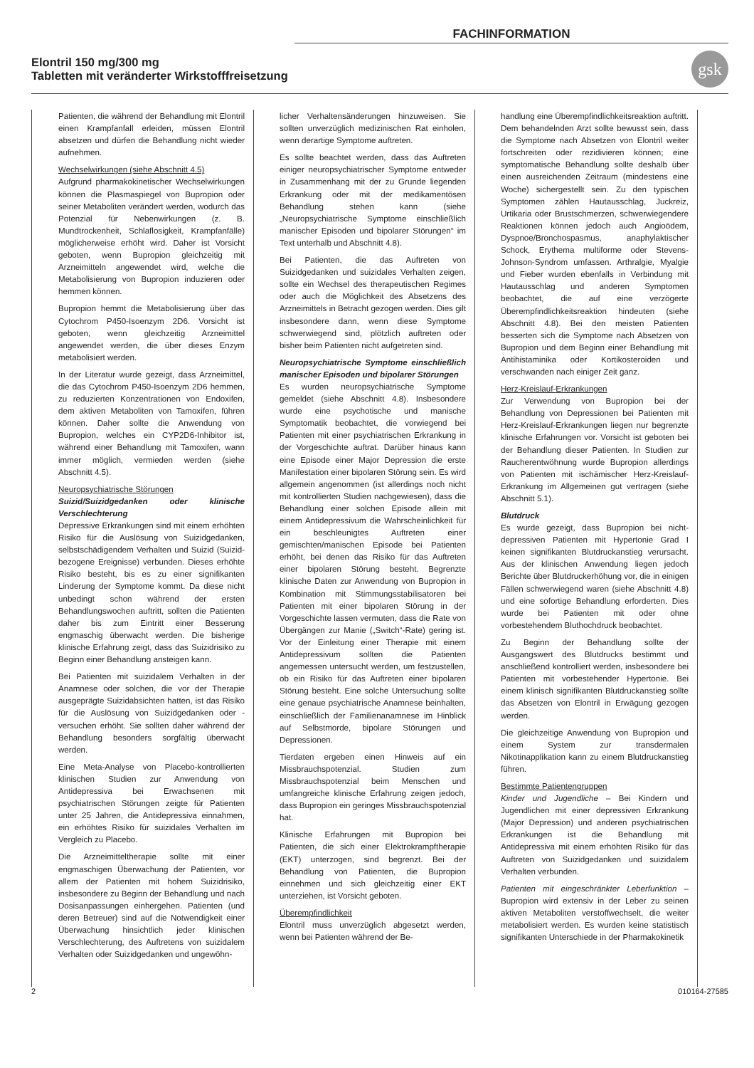FACHINFORMATION
Elontril 150 mg/300 mg
Tabletten mit veränderter Wirkstofffreisetzung
gsk
Patienten, die während der Behandlung mit Elontril einen Krampfanfall erleiden, müssen Elontril absetzen und dürfen die Behandlung nicht wieder aufnehmen.
Wechselwirkungen (siehe Abschnitt 4.5)
Aufgrund pharmakokinetischer Wechselwirkungen können die Plasmaspiegel von Bupropion oder seiner Metaboliten verändert werden, wodurch das Potenzial für Nebenwirkungen (z. B. Mundtrockenheit, Schlaflosigkeit, Krampfanfälle) möglicherweise erhöht wird. Daher ist Vorsicht geboten, wenn Bupropion gleichzeitig mit Arzneimitteln angewendet wird, welche die Metabolisierung von Bupropion induzieren oder hemmen können.
Bupropion hemmt die Metabolisierung über das Cytochrom P450-Isoenzym 2D6. Vorsicht ist geboten, wenn gleichzeitig Arzneimittel angewendet werden, die über dieses Enzym metabolisiert werden.
In der Literatur wurde gezeigt, dass Arzneimittel, die das Cytochrom P450-Isoenzym 2D6 hemmen, zu reduzierten Konzentrationen von Endoxifen, dem aktiven Metaboliten von Tamoxifen, führen können. Daher sollte die Anwendung von Bupropion, welches ein CYP2D6-Inhibitor ist, während einer Behandlung mit Tamoxifen, wann immer möglich, vermieden werden (siehe Abschnitt 4.5).
Neuropsychiatrische Störungen
Suizid/Suizidgedanken oder klinische Verschlechterung
Depressive Erkrankungen sind mit einem erhöhten Risiko für die Auslösung von Suizidgedanken, selbstschädigendem Verhalten und Suizid (Suizid-bezogene Ereignisse) verbunden. Dieses erhöhte Risiko besteht, bis es zu einer signifikanten Linderung der Symptome kommt. Da diese nicht unbedingt schon während der ersten Behandlungswochen auftritt, sollten die Patienten daher bis zum Eintritt einer Besserung engmaschig überwacht werden. Die bisherige klinische Erfahrung zeigt, dass das Suizidrisiko zu Beginn einer Behandlung ansteigen kann.
Bei Patienten mit suizidalem Verhalten in der Anamnese oder solchen, die vor der Therapie ausgeprägte Suizidabsichten hatten, ist das Risiko für die Auslösung von Suizidgedanken oder -versuchen erhöht. Sie sollten daher während der Behandlung besonders sorgfältig überwacht werden.
Eine Meta-Analyse von Placebo-kontrollierten klinischen Studien zur Anwendung von Antidepressiva bei Erwachsenen mit psychiatrischen Störungen zeigte für Patienten unter 25 Jahren, die Antidepressiva einnahmen, ein erhöhtes Risiko für suizidales Verhalten im Vergleich zu Placebo.
Die Arzneimitteltherapie sollte mit einer engmaschigen Überwachung der Patienten, vor allem der Patienten mit hohem Suizidrisiko, insbesondere zu Beginn der Behandlung und nach Dosisanpassungen einhergehen. Patienten (und deren Betreuer) sind auf die Notwendigkeit einer Überwachung hinsichtlich jeder klinischen Verschlechterung, des Auftretens von suizidalem Verhalten oder Suizidgedanken und ungewöhn-
licher Verhaltensänderungen hinzuweisen. Sie sollten unverzüglich medizinischen Rat einholen, wenn derartige Symptome auftreten.
Es sollte beachtet werden, dass das Auftreten einiger neuropsychiatrischer Symptome entweder in Zusammenhang mit der zu Grunde liegenden Erkrankung oder mit der medikamentösen Behandlung stehen kann (siehe „Neuropsychiatrische Symptome einschließlich manischer Episoden und bipolarer Störungen“ im Text unterhalb und Abschnitt 4.8).
Bei Patienten, die das Auftreten von Suizidgedanken und suizidales Verhalten zeigen, sollte ein Wechsel des therapeutischen Regimes oder auch die Möglichkeit des Absetzens des Arzneimittels in Betracht gezogen werden. Dies gilt insbesondere dann, wenn diese Symptome schwerwiegend sind, plötzlich auftreten oder bisher beim Patienten nicht aufgetreten sind.
Neuropsychiatrische Symptome einschließlich manischer Episoden und bipolarer Störungen
Es wurden neuropsychiatrische Symptome gemeldet (siehe Abschnitt 4.8). Insbesondere wurde eine psychotische und manische Symptomatik beobachtet, die vorwiegend bei Patienten mit einer psychiatrischen Erkrankung in der Vorgeschichte auftrat. Darüber hinaus kann eine Episode einer Major Depression die erste Manifestation einer bipolaren Störung sein. Es wird allgemein angenommen (ist allerdings noch nicht mit kontrollierten Studien nachgewiesen), dass die Behandlung einer solchen Episode allein mit einem Antidepressivum die Wahrscheinlichkeit für ein beschleunigtes Auftreten einer gemischten/manischen Episode bei Patienten erhöht, bei denen das Risiko für das Auftreten einer bipolaren Störung besteht. Begrenzte klinische Daten zur Anwendung von Bupropion in Kombination mit Stimmungsstabilisatoren bei Patienten mit einer bipolaren Störung in der Vorgeschichte lassen vermuten, dass die Rate von Übergängen zur Manie („Switch“-Rate) gering ist. Vor der Einleitung einer Therapie mit einem Antidepressivum sollten die Patienten angemessen untersucht werden, um festzustellen, ob ein Risiko für das Auftreten einer bipolaren Störung besteht. Eine solche Untersuchung sollte eine genaue psychiatrische Anamnese beinhalten, einschließlich der Familienanamnese im Hinblick auf Selbstmorde, bipolare Störungen und Depressionen.
Tierdaten ergeben einen Hinweis auf ein Missbrauchspotenzial. Studien zum Missbrauchspotenzial beim Menschen und umfangreiche klinische Erfahrung zeigen jedoch, dass Bupropion ein geringes Missbrauchspotenzial hat.
Klinische Erfahrungen mit Bupropion bei Patienten, die sich einer Elektrokrampftherapie (EKT) unterzogen, sind begrenzt. Bei der Behandlung von Patienten, die Bupropion einnehmen und sich gleichzeitig einer EKT unterziehen, ist Vorsicht geboten.
Überempfindlichkeit
Elontril muss unverzüglich abgesetzt werden, wenn bei Patienten während der Be-
handlung eine Überempfindlichkeitsreaktion auftritt. Dem behandelnden Arzt sollte bewusst sein, dass die Symptome nach Absetzen von Elontril weiter fortschreiten oder rezidivieren können; eine symptomatische Behandlung sollte deshalb über einen ausreichenden Zeitraum (mindestens eine Woche) sichergestellt sein. Zu den typischen Symptomen zählen Hautausschlag, Juckreiz, Urtikaria oder Brustschmerzen, schwerwiegendere Reaktionen können jedoch auch Angioödem, Dyspnoe/Bronchospasmus, anaphylaktischer Schock, Erythema multiforme oder Stevens-Johnson-Syndrom umfassen. Arthralgie, Myalgie und Fieber wurden ebenfalls in Verbindung mit Hautausschlag und anderen Symptomen beobachtet, die auf eine verzögerte Überempfindlichkeitsreaktion hindeuten (siehe Abschnitt 4.8). Bei den meisten Patienten besserten sich die Symptome nach Absetzen von Bupropion und dem Beginn einer Behandlung mit Antihistaminika oder Kortikosteroiden und verschwanden nach einiger Zeit ganz.
Herz-Kreislauf-Erkrankungen
Zur Verwendung von Bupropion bei der Behandlung von Depressionen bei Patienten mit Herz-Kreislauf-Erkrankungen liegen nur begrenzte klinische Erfahrungen vor. Vorsicht ist geboten bei der Behandlung dieser Patienten. In Studien zur Raucherentwöhnung wurde Bupropion allerdings von Patienten mit ischämischer Herz-Kreislauf-Erkrankung im Allgemeinen gut vertragen (siehe Abschnitt 5.1).
Blutdruck
Es wurde gezeigt, dass Bupropion bei nicht-depressiven Patienten mit Hypertonie Grad I keinen signifikanten Blutdruckanstieg verursacht. Aus der klinischen Anwendung liegen jedoch Berichte über Blutdruckerhöhung vor, die in einigen Fällen schwerwiegend waren (siehe Abschnitt 4.8) und eine sofortige Behandlung erforderten. Dies wurde bei Patienten mit oder ohne vorbestehendem Bluthochdruck beobachtet.
Zu Beginn der Behandlung sollte der Ausgangswert des Blutdrucks bestimmt und anschließend kontrolliert werden, insbesondere bei Patienten mit vorbestehender Hypertonie. Bei einem klinisch signifikanten Blutdruckanstieg sollte das Absetzen von Elontril in Erwägung gezogen werden.
Die gleichzeitige Anwendung von Bupropion und einem System zur transdermalen Nikotinapplikation kann zu einem Blutdruckanstieg führen.
Bestimmte Patientengruppen
Kinder und Jugendliche – Bei Kindern und Jugendlichen mit einer depressiven Erkrankung (Major Depression) und anderen psychiatrischen Erkrankungen ist die Behandlung mit Antidepressiva mit einem erhöhten Risiko für das Auftreten von Suizidgedanken und suizidalem Verhalten verbunden.
Patienten mit eingeschränkter Leberfunktion – Bupropion wird extensiv in der Leber zu seinen aktiven Metaboliten verstoffwechselt, die weiter metabolisiert werden. Es wurden keine statistisch signifikanten Unterschiede in der Pharmakokinetik
2 010164-27585